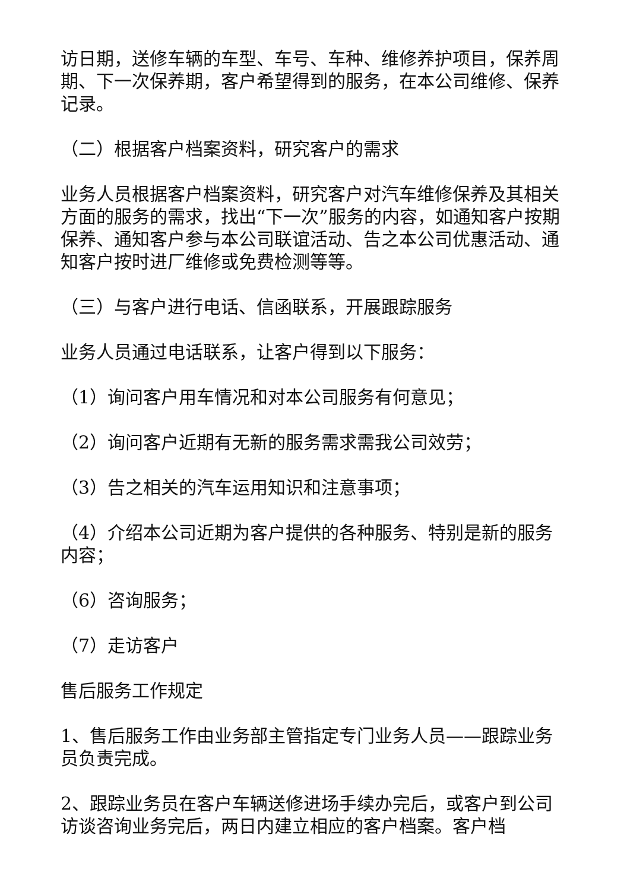访日期，送修车辆的车型、车号、车种、维修养护项目，保养周期、下一次保养期，客户希望得到的服务，在本公司维修、保养记录。
（二）根据客户档案资料，研究客户的需求
业务人员根据客户档案资料，研究客户对汽车维修保养及其相关方面的服务的需求，找出“下一次”服务的内容，如通知客户按期保养、通知客户参与本公司联谊活动、告之本公司优惠活动、通知客户按时进厂维修或免费检测等等。
（三）与客户进行电话、信函联系，开展跟踪服务
业务人员通过电话联系，让客户得到以下服务：
（1）询问客户用车情况和对本公司服务有何意见；
（2）询问客户近期有无新的服务需求需我公司效劳；
（3）告之相关的汽车运用知识和注意事项；
（4）介绍本公司近期为客户提供的各种服务、特别是新的服务内容；
（6）咨询服务；
（7）走访客户
售后服务工作规定
1、售后服务工作由业务部主管指定专门业务人员——跟踪业务员负责完成。
2、跟踪业务员在客户车辆送修进场手续办完后，或客户到公司访谈咨询业务完后，两日内建立相应的客户档案。客户档